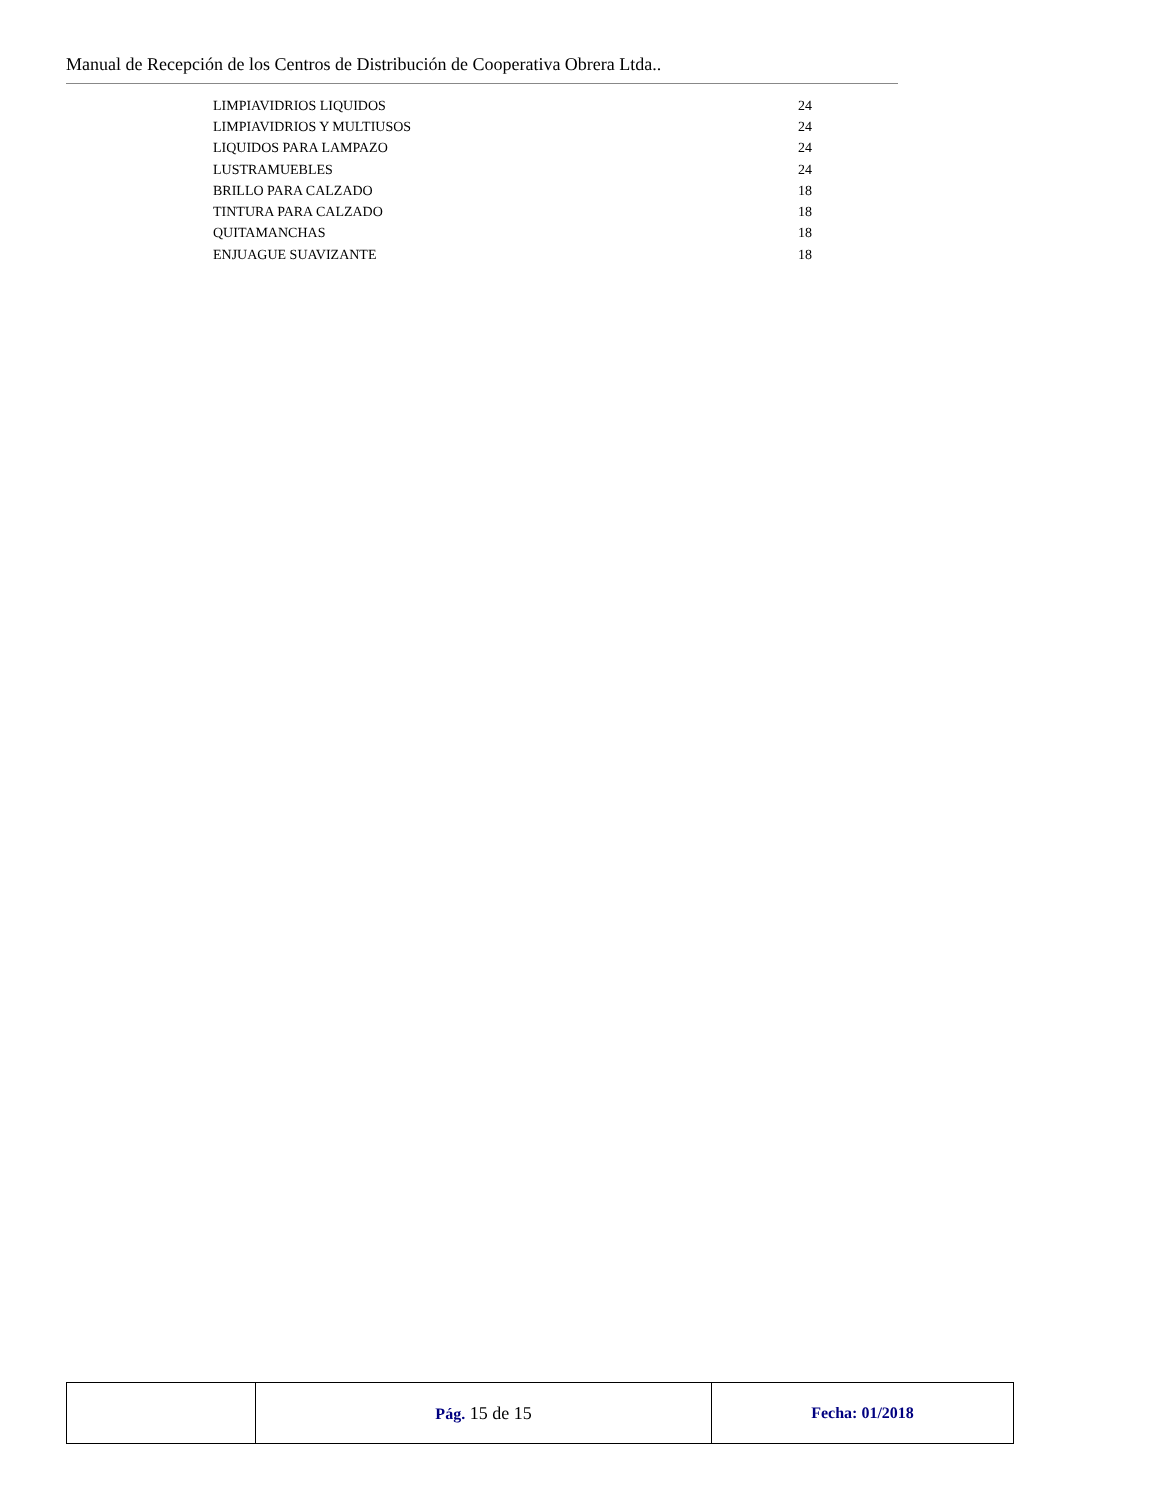Manual de Recepción de los Centros de Distribución de Cooperativa Obrera Ltda..
| LIMPIAVIDRIOS LIQUIDOS | 24 |
| LIMPIAVIDRIOS Y MULTIUSOS | 24 |
| LIQUIDOS PARA LAMPAZO | 24 |
| LUSTRAMUEBLES | 24 |
| BRILLO PARA CALZADO | 18 |
| TINTURA PARA CALZADO | 18 |
| QUITAMANCHAS | 18 |
| ENJUAGUE SUAVIZANTE | 18 |
| | Pág. 15 de 15 | Fecha: 01/2018 |